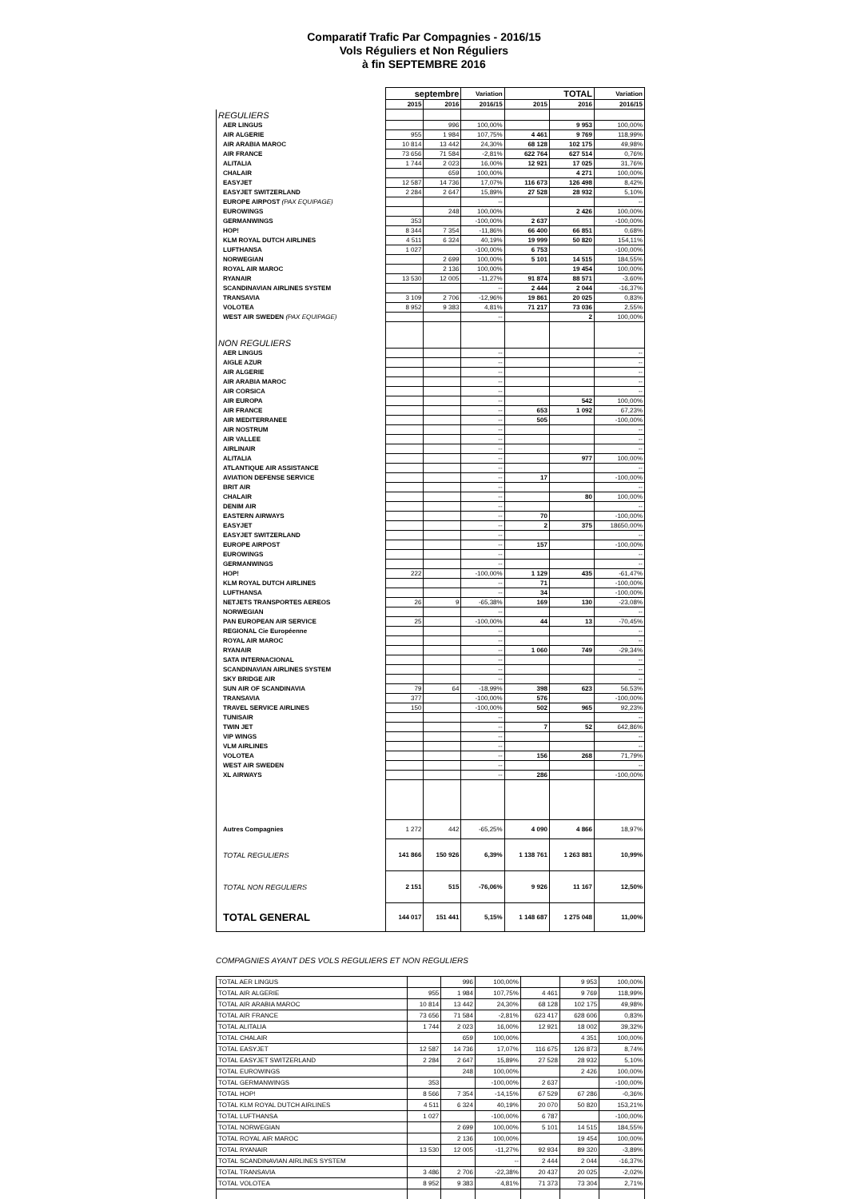Comparatif Trafic Par Compagnies - 2016/15
Vols Réguliers et Non Réguliers
à fin SEPTEMBRE 2016
| | septembre | | Variation | TOTAL | | Variation |
| --- | --- | --- | --- | --- | --- | --- |
| | 2015 | 2016 | 2016/15 | 2015 | 2016 | 2016/15 |
| REGULIERS | | | | | | |
| AER LINGUS | | 996 | 100,00% | | 9 953 | 100,00% |
| AIR ALGERIE | 955 | 1 984 | 107,75% | 4 461 | 9 769 | 118,99% |
| AIR ARABIA MAROC | 10 814 | 13 442 | 24,30% | 68 128 | 102 175 | 49,98% |
| AIR FRANCE | 73 656 | 71 584 | -2,81% | 622 764 | 627 514 | 0,76% |
| ALITALIA | 1 744 | 2 023 | 16,00% | 12 921 | 17 025 | 31,76% |
| CHALAIR | | 659 | 100,00% | | 4 271 | 100,00% |
| EASYJET | 12 587 | 14 736 | 17,07% | 116 673 | 126 498 | 8,42% |
| EASYJET SWITZERLAND | 2 284 | 2 647 | 15,89% | 27 528 | 28 932 | 5,10% |
| EUROPE AIRPOST (PAX EQUIPAGE) | | | -- | | | -- |
| EUROWINGS | | 248 | 100,00% | | 2 426 | 100,00% |
| GERMANWINGS | 353 | | -100,00% | 2 637 | | -100,00% |
| HOP! | 8 344 | 7 354 | -11,86% | 66 400 | 66 851 | 0,68% |
| KLM ROYAL DUTCH AIRLINES | 4 511 | 6 324 | 40,19% | 19 999 | 50 820 | 154,11% |
| LUFTHANSA | 1 027 | | -100,00% | 6 753 | | -100,00% |
| NORWEGIAN | | 2 699 | 100,00% | 5 101 | 14 515 | 184,55% |
| ROYAL AIR MAROC | | 2 136 | 100,00% | | 19 454 | 100,00% |
| RYANAIR | 13 530 | 12 005 | -11,27% | 91 874 | 88 571 | -3,60% |
| SCANDINAVIAN AIRLINES SYSTEM | | | -- | 2 444 | 2 044 | -16,37% |
| TRANSAVIA | 3 109 | 2 706 | -12,96% | 19 861 | 20 025 | 0,83% |
| VOLOTEA | 8 952 | 9 383 | 4,81% | 71 217 | 73 036 | 2,55% |
| WEST AIR SWEDEN (PAX EQUIPAGE) | | | -- | | 2 | 100,00% |
| NON REGULIERS | | | | | | |
| AER LINGUS | | | -- | | | -- |
| AIGLE AZUR | | | -- | | | -- |
| AIR ALGERIE | | | -- | | | -- |
| AIR ARABIA MAROC | | | -- | | | -- |
| AIR CORSICA | | | -- | | | -- |
| AIR EUROPA | | | -- | | 542 | 100,00% |
| AIR FRANCE | | | -- | 653 | 1 092 | 67,23% |
| AIR MEDITERRANEE | | | -- | 505 | | -100,00% |
| AIR NOSTRUM | | | -- | | | -- |
| AIR VALLEE | | | -- | | | -- |
| AIRLINAIR | | | -- | | | -- |
| ALITALIA | | | -- | | 977 | 100,00% |
| ATLANTIQUE AIR ASSISTANCE | | | -- | | | -- |
| AVIATION DEFENSE SERVICE | | | -- | 17 | | -100,00% |
| BRIT AIR | | | -- | | | -- |
| CHALAIR | | | -- | | 80 | 100,00% |
| DENIM AIR | | | -- | | | -- |
| EASTERN AIRWAYS | | | -- | 70 | | -100,00% |
| EASYJET | | | -- | 2 | 375 | 18650,00% |
| EASYJET SWITZERLAND | | | -- | | | -- |
| EUROPE AIRPOST | | | -- | 157 | | -100,00% |
| EUROWINGS | | | -- | | | -- |
| GERMANWINGS | | | -- | | | -- |
| HOP! | 222 | | -100,00% | 1 129 | 435 | -61,47% |
| KLM ROYAL DUTCH AIRLINES | | | -- | 71 | | -100,00% |
| LUFTHANSA | | | -- | 34 | | -100,00% |
| NETJETS TRANSPORTES AEREOS | 26 | 9 | -65,38% | 169 | 130 | -23,08% |
| NORWEGIAN | | | -- | | | -- |
| PAN EUROPEAN AIR SERVICE | 25 | | -100,00% | 44 | 13 | -70,45% |
| REGIONAL Cie Européenne | | | -- | | | -- |
| ROYAL AIR MAROC | | | -- | | | -- |
| RYANAIR | | | -- | 1 060 | 749 | -29,34% |
| SATA INTERNACIONAL | | | -- | | | -- |
| SCANDINAVIAN AIRLINES SYSTEM | | | -- | | | -- |
| SKY BRIDGE AIR | | | -- | | | -- |
| SUN AIR OF SCANDINAVIA | 79 | 64 | -18,99% | 398 | 623 | 56,53% |
| TRANSAVIA | 377 | | -100,00% | 576 | | -100,00% |
| TRAVEL SERVICE AIRLINES | 150 | | -100,00% | 502 | 965 | 92,23% |
| TUNISAIR | | | -- | | | -- |
| TWIN JET | | | -- | 7 | 52 | 642,86% |
| VIP WINGS | | | -- | | | -- |
| VLM AIRLINES | | | -- | | | -- |
| VOLOTEA | | | -- | 156 | 268 | 71,79% |
| WEST AIR SWEDEN | | | -- | | | -- |
| XL AIRWAYS | | | -- | 286 | | -100,00% |
| Autres Compagnies | 1 272 | 442 | -65,25% | 4 090 | 4 866 | 18,97% |
| TOTAL REGULIERS | 141 866 | 150 926 | 6,39% | 1 138 761 | 1 263 881 | 10,99% |
| TOTAL NON REGULIERS | 2 151 | 515 | -76,06% | 9 926 | 11 167 | 12,50% |
| TOTAL GENERAL | 144 017 | 151 441 | 5,15% | 1 148 687 | 1 275 048 | 11,00% |
COMPAGNIES AYANT DES VOLS REGULIERS ET NON REGULIERS
| TOTAL AER LINGUS | | 996 | 100,00% | | 9 953 | 100,00% |
| TOTAL AIR ALGERIE | 955 | 1 984 | 107,75% | 4 461 | 9 769 | 118,99% |
| TOTAL AIR ARABIA MAROC | 10 814 | 13 442 | 24,30% | 68 128 | 102 175 | 49,98% |
| TOTAL AIR FRANCE | 73 656 | 71 584 | -2,81% | 623 417 | 628 606 | 0,83% |
| TOTAL ALITALIA | 1 744 | 2 023 | 16,00% | 12 921 | 18 002 | 39,32% |
| TOTAL CHALAIR | | 659 | 100,00% | | 4 351 | 100,00% |
| TOTAL EASYJET | 12 587 | 14 736 | 17,07% | 116 675 | 126 873 | 8,74% |
| TOTAL EASYJET SWITZERLAND | 2 284 | 2 647 | 15,89% | 27 528 | 28 932 | 5,10% |
| TOTAL EUROWINGS | | 248 | 100,00% | | 2 426 | 100,00% |
| TOTAL GERMANWINGS | 353 | | -100,00% | 2 637 | | -100,00% |
| TOTAL HOP! | 8 566 | 7 354 | -14,15% | 67 529 | 67 286 | -0,36% |
| TOTAL KLM ROYAL DUTCH AIRLINES | 4 511 | 6 324 | 40,19% | 20 070 | 50 820 | 153,21% |
| TOTAL LUFTHANSA | 1 027 | | -100,00% | 6 787 | | -100,00% |
| TOTAL NORWEGIAN | | 2 699 | 100,00% | 5 101 | 14 515 | 184,55% |
| TOTAL ROYAL AIR MAROC | | 2 136 | 100,00% | | 19 454 | 100,00% |
| TOTAL RYANAIR | 13 530 | 12 005 | -11,27% | 92 934 | 89 320 | -3,89% |
| TOTAL SCANDINAVIAN AIRLINES SYSTEM | | | -- | 2 444 | 2 044 | -16,37% |
| TOTAL TRANSAVIA | 3 486 | 2 706 | -22,38% | 20 437 | 20 025 | -2,02% |
| TOTAL VOLOTEA | 8 952 | 9 383 | 4,81% | 71 373 | 73 304 | 2,71% |